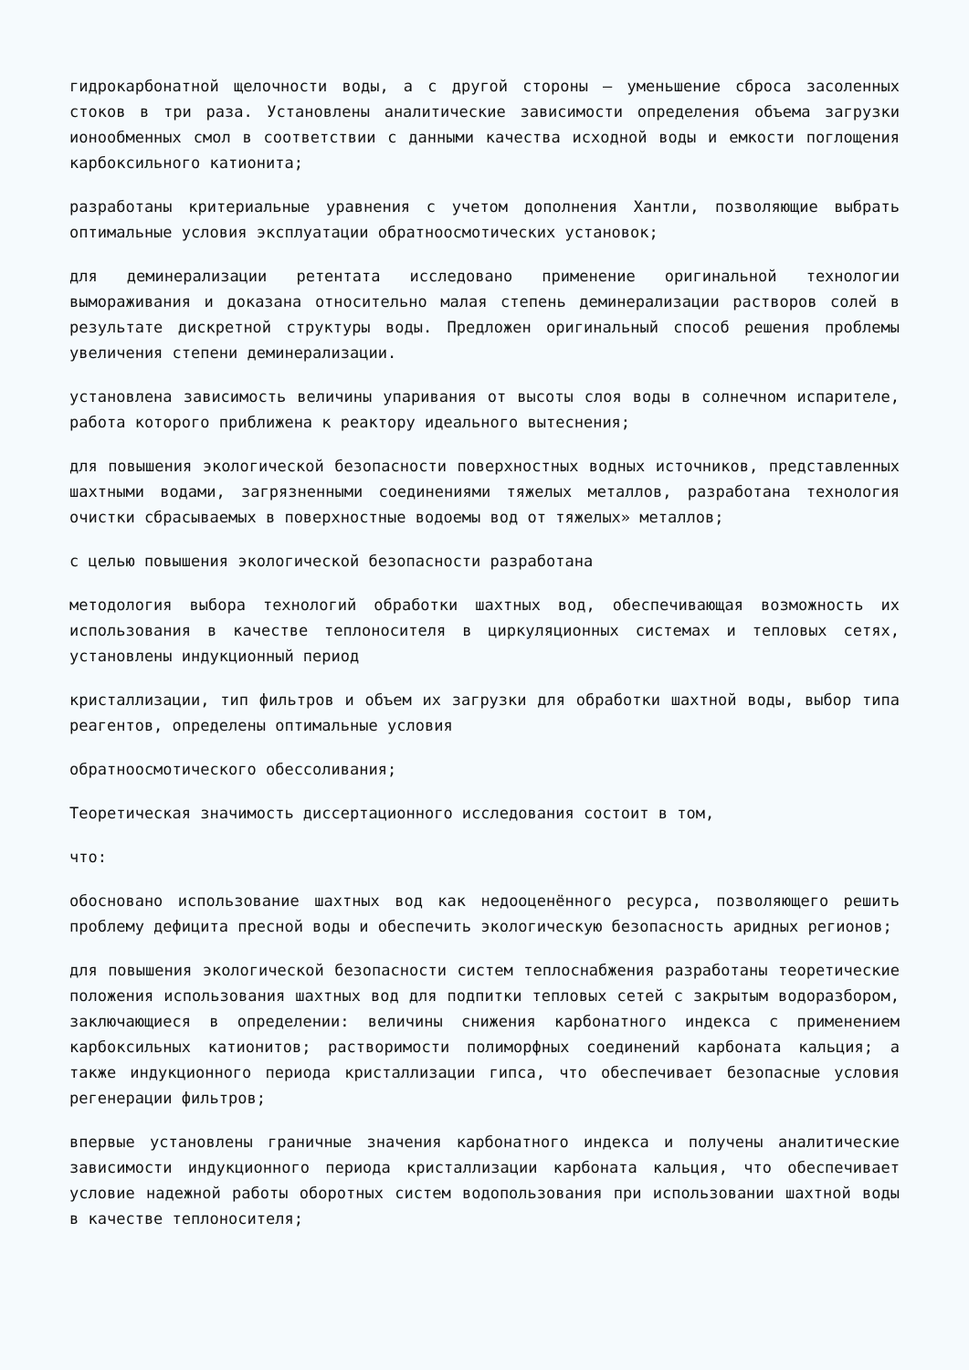гидрокарбонатной щелочности воды, а с другой стороны — уменьшение сброса засоленных стоков в три раза. Установлены аналитические зависимости определения объема загрузки ионообменных смол в соответствии с данными качества исходной воды и емкости поглощения карбоксильного катионита;
разработаны критериальные уравнения с учетом дополнения Хантли, позволяющие выбрать оптимальные условия эксплуатации обратноосмотических установок;
для деминерализации ретентата исследовано применение оригинальной технологии вымораживания и доказана относительно малая степень деминерализации растворов солей в результате дискретной структуры воды. Предложен оригинальный способ решения проблемы увеличения степени деминерализации.
установлена зависимость величины упаривания от высоты слоя воды в солнечном испарителе, работа которого приближена к реактору идеального вытеснения;
для повышения экологической безопасности поверхностных водных источников, представленных шахтными водами, загрязненными соединениями тяжелых металлов, разработана технология очистки сбрасываемых в поверхностные водоемы вод от тяжелых» металлов;
с целью повышения экологической безопасности разработана
методология выбора технологий обработки шахтных вод, обеспечивающая возможность их использования в качестве теплоносителя в циркуляционных системах и тепловых сетях, установлены индукционный период
кристаллизации, тип фильтров и объем их загрузки для обработки шахтной воды, выбор типа реагентов, определены оптимальные условия
обратноосмотического обессоливания;
Теоретическая значимость диссертационного исследования состоит в том,
что:
обосновано использование шахтных вод как недооценённого ресурса, позволяющего решить проблему дефицита пресной воды и обеспечить экологическую безопасность аридных регионов;
для повышения экологической безопасности систем теплоснабжения разработаны теоретические положения использования шахтных вод для подпитки тепловых сетей с закрытым водоразбором, заключающиеся в определении: величины снижения карбонатного индекса с применением карбоксильных катионитов; растворимости полиморфных соединений карбоната кальция; а также индукционного периода кристаллизации гипса, что обеспечивает безопасные условия регенерации фильтров;
впервые установлены граничные значения карбонатного индекса и получены аналитические зависимости индукционного периода кристаллизации карбоната кальция, что обеспечивает условие надежной работы оборотных систем водопользования при использовании шахтной воды в качестве теплоносителя;